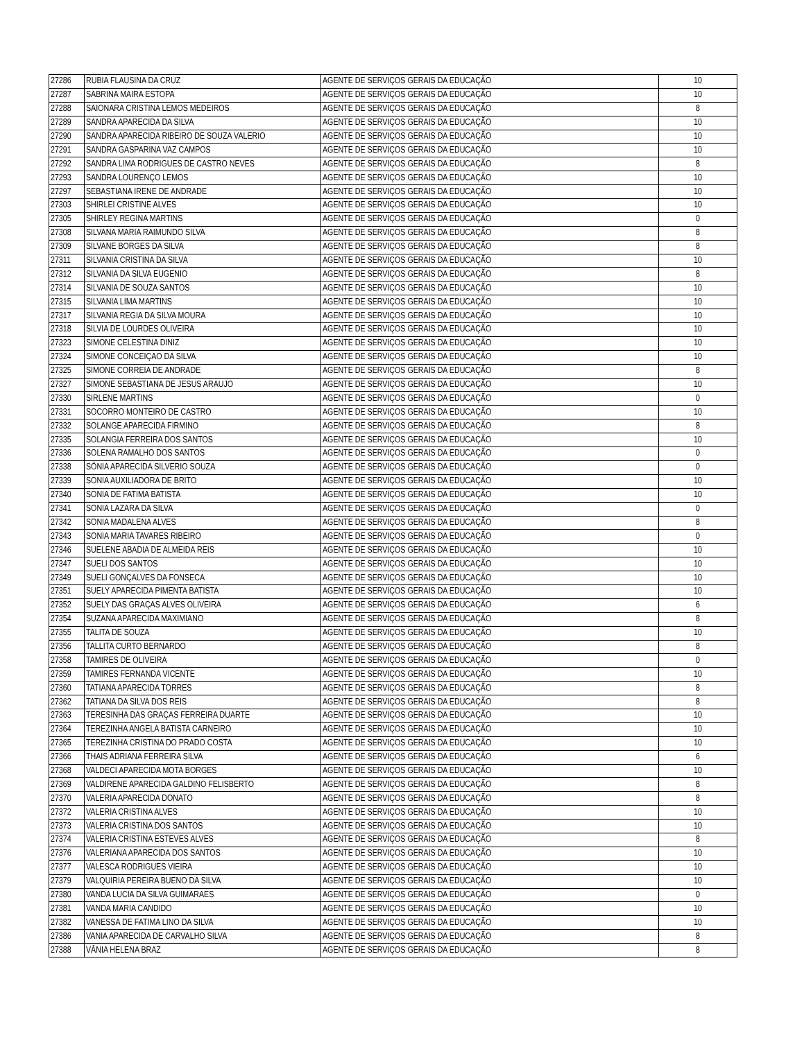| 27286 | RUBIA FLAUSINA DA CRUZ | AGENTE DE SERVIÇOS GERAIS DA EDUCAÇÃO | 10 |
| 27287 | SABRINA MAIRA ESTOPA | AGENTE DE SERVIÇOS GERAIS DA EDUCAÇÃO | 10 |
| 27288 | SAIONARA CRISTINA LEMOS MEDEIROS | AGENTE DE SERVIÇOS GERAIS DA EDUCAÇÃO | 8 |
| 27289 | SANDRA APARECIDA DA SILVA | AGENTE DE SERVIÇOS GERAIS DA EDUCAÇÃO | 10 |
| 27290 | SANDRA APARECIDA RIBEIRO DE SOUZA VALERIO | AGENTE DE SERVIÇOS GERAIS DA EDUCAÇÃO | 10 |
| 27291 | SANDRA GASPARINA VAZ CAMPOS | AGENTE DE SERVIÇOS GERAIS DA EDUCAÇÃO | 10 |
| 27292 | SANDRA LIMA RODRIGUES DE CASTRO NEVES | AGENTE DE SERVIÇOS GERAIS DA EDUCAÇÃO | 8 |
| 27293 | SANDRA LOURENÇO LEMOS | AGENTE DE SERVIÇOS GERAIS DA EDUCAÇÃO | 10 |
| 27297 | SEBASTIANA IRENE DE ANDRADE | AGENTE DE SERVIÇOS GERAIS DA EDUCAÇÃO | 10 |
| 27303 | SHIRLEI CRISTINE ALVES | AGENTE DE SERVIÇOS GERAIS DA EDUCAÇÃO | 10 |
| 27305 | SHIRLEY REGINA MARTINS | AGENTE DE SERVIÇOS GERAIS DA EDUCAÇÃO | 0 |
| 27308 | SILVANA MARIA RAIMUNDO SILVA | AGENTE DE SERVIÇOS GERAIS DA EDUCAÇÃO | 8 |
| 27309 | SILVANE BORGES DA SILVA | AGENTE DE SERVIÇOS GERAIS DA EDUCAÇÃO | 8 |
| 27311 | SILVANIA CRISTINA DA SILVA | AGENTE DE SERVIÇOS GERAIS DA EDUCAÇÃO | 10 |
| 27312 | SILVANIA DA SILVA EUGENIO | AGENTE DE SERVIÇOS GERAIS DA EDUCAÇÃO | 8 |
| 27314 | SILVANIA DE SOUZA SANTOS | AGENTE DE SERVIÇOS GERAIS DA EDUCAÇÃO | 10 |
| 27315 | SILVANIA LIMA MARTINS | AGENTE DE SERVIÇOS GERAIS DA EDUCAÇÃO | 10 |
| 27317 | SILVANIA REGIA DA SILVA MOURA | AGENTE DE SERVIÇOS GERAIS DA EDUCAÇÃO | 10 |
| 27318 | SILVIA DE LOURDES OLIVEIRA | AGENTE DE SERVIÇOS GERAIS DA EDUCAÇÃO | 10 |
| 27323 | SIMONE CELESTINA DINIZ | AGENTE DE SERVIÇOS GERAIS DA EDUCAÇÃO | 10 |
| 27324 | SIMONE CONCEIÇAO DA SILVA | AGENTE DE SERVIÇOS GERAIS DA EDUCAÇÃO | 10 |
| 27325 | SIMONE CORREIA DE ANDRADE | AGENTE DE SERVIÇOS GERAIS DA EDUCAÇÃO | 8 |
| 27327 | SIMONE SEBASTIANA DE JESUS ARAUJO | AGENTE DE SERVIÇOS GERAIS DA EDUCAÇÃO | 10 |
| 27330 | SIRLENE MARTINS | AGENTE DE SERVIÇOS GERAIS DA EDUCAÇÃO | 0 |
| 27331 | SOCORRO MONTEIRO DE CASTRO | AGENTE DE SERVIÇOS GERAIS DA EDUCAÇÃO | 10 |
| 27332 | SOLANGE APARECIDA FIRMINO | AGENTE DE SERVIÇOS GERAIS DA EDUCAÇÃO | 8 |
| 27335 | SOLANGIA FERREIRA DOS SANTOS | AGENTE DE SERVIÇOS GERAIS DA EDUCAÇÃO | 10 |
| 27336 | SOLENA RAMALHO DOS SANTOS | AGENTE DE SERVIÇOS GERAIS DA EDUCAÇÃO | 0 |
| 27338 | SÔNIA APARECIDA SILVERIO SOUZA | AGENTE DE SERVIÇOS GERAIS DA EDUCAÇÃO | 0 |
| 27339 | SONIA AUXILIADORA DE BRITO | AGENTE DE SERVIÇOS GERAIS DA EDUCAÇÃO | 10 |
| 27340 | SONIA DE FATIMA BATISTA | AGENTE DE SERVIÇOS GERAIS DA EDUCAÇÃO | 10 |
| 27341 | SONIA LAZARA DA SILVA | AGENTE DE SERVIÇOS GERAIS DA EDUCAÇÃO | 0 |
| 27342 | SONIA MADALENA ALVES | AGENTE DE SERVIÇOS GERAIS DA EDUCAÇÃO | 8 |
| 27343 | SONIA MARIA TAVARES RIBEIRO | AGENTE DE SERVIÇOS GERAIS DA EDUCAÇÃO | 0 |
| 27346 | SUELENE ABADIA DE ALMEIDA REIS | AGENTE DE SERVIÇOS GERAIS DA EDUCAÇÃO | 10 |
| 27347 | SUELI DOS SANTOS | AGENTE DE SERVIÇOS GERAIS DA EDUCAÇÃO | 10 |
| 27349 | SUELI GONÇALVES DA FONSECA | AGENTE DE SERVIÇOS GERAIS DA EDUCAÇÃO | 10 |
| 27351 | SUELY APARECIDA PIMENTA BATISTA | AGENTE DE SERVIÇOS GERAIS DA EDUCAÇÃO | 10 |
| 27352 | SUELY DAS GRAÇAS ALVES OLIVEIRA | AGENTE DE SERVIÇOS GERAIS DA EDUCAÇÃO | 6 |
| 27354 | SUZANA APARECIDA MAXIMIANO | AGENTE DE SERVIÇOS GERAIS DA EDUCAÇÃO | 8 |
| 27355 | TALITA DE SOUZA | AGENTE DE SERVIÇOS GERAIS DA EDUCAÇÃO | 10 |
| 27356 | TALLITA CURTO BERNARDO | AGENTE DE SERVIÇOS GERAIS DA EDUCAÇÃO | 8 |
| 27358 | TAMIRES DE OLIVEIRA | AGENTE DE SERVIÇOS GERAIS DA EDUCAÇÃO | 0 |
| 27359 | TAMIRES FERNANDA VICENTE | AGENTE DE SERVIÇOS GERAIS DA EDUCAÇÃO | 10 |
| 27360 | TATIANA APARECIDA TORRES | AGENTE DE SERVIÇOS GERAIS DA EDUCAÇÃO | 8 |
| 27362 | TATIANA DA SILVA DOS REIS | AGENTE DE SERVIÇOS GERAIS DA EDUCAÇÃO | 8 |
| 27363 | TERESINHA DAS GRAÇAS FERREIRA DUARTE | AGENTE DE SERVIÇOS GERAIS DA EDUCAÇÃO | 10 |
| 27364 | TEREZINHA ANGELA BATISTA CARNEIRO | AGENTE DE SERVIÇOS GERAIS DA EDUCAÇÃO | 10 |
| 27365 | TEREZINHA CRISTINA DO PRADO COSTA | AGENTE DE SERVIÇOS GERAIS DA EDUCAÇÃO | 10 |
| 27366 | THAIS ADRIANA FERREIRA SILVA | AGENTE DE SERVIÇOS GERAIS DA EDUCAÇÃO | 6 |
| 27368 | VALDECI APARECIDA MOTA BORGES | AGENTE DE SERVIÇOS GERAIS DA EDUCAÇÃO | 10 |
| 27369 | VALDIRENE APARECIDA GALDINO FELISBERTO | AGENTE DE SERVIÇOS GERAIS DA EDUCAÇÃO | 8 |
| 27370 | VALERIA APARECIDA DONATO | AGENTE DE SERVIÇOS GERAIS DA EDUCAÇÃO | 8 |
| 27372 | VALERIA CRISTINA ALVES | AGENTE DE SERVIÇOS GERAIS DA EDUCAÇÃO | 10 |
| 27373 | VALERIA CRISTINA DOS SANTOS | AGENTE DE SERVIÇOS GERAIS DA EDUCAÇÃO | 10 |
| 27374 | VALERIA CRISTINA ESTEVES ALVES | AGENTE DE SERVIÇOS GERAIS DA EDUCAÇÃO | 8 |
| 27376 | VALERIANA APARECIDA DOS SANTOS | AGENTE DE SERVIÇOS GERAIS DA EDUCAÇÃO | 10 |
| 27377 | VALESCA RODRIGUES VIEIRA | AGENTE DE SERVIÇOS GERAIS DA EDUCAÇÃO | 10 |
| 27379 | VALQUIRIA PEREIRA BUENO DA SILVA | AGENTE DE SERVIÇOS GERAIS DA EDUCAÇÃO | 10 |
| 27380 | VANDA LUCIA DA SILVA GUIMARAES | AGENTE DE SERVIÇOS GERAIS DA EDUCAÇÃO | 0 |
| 27381 | VANDA MARIA CANDIDO | AGENTE DE SERVIÇOS GERAIS DA EDUCAÇÃO | 10 |
| 27382 | VANESSA DE FATIMA LINO DA SILVA | AGENTE DE SERVIÇOS GERAIS DA EDUCAÇÃO | 10 |
| 27386 | VANIA APARECIDA DE CARVALHO SILVA | AGENTE DE SERVIÇOS GERAIS DA EDUCAÇÃO | 8 |
| 27388 | VÂNIA HELENA BRAZ | AGENTE DE SERVIÇOS GERAIS DA EDUCAÇÃO | 8 |